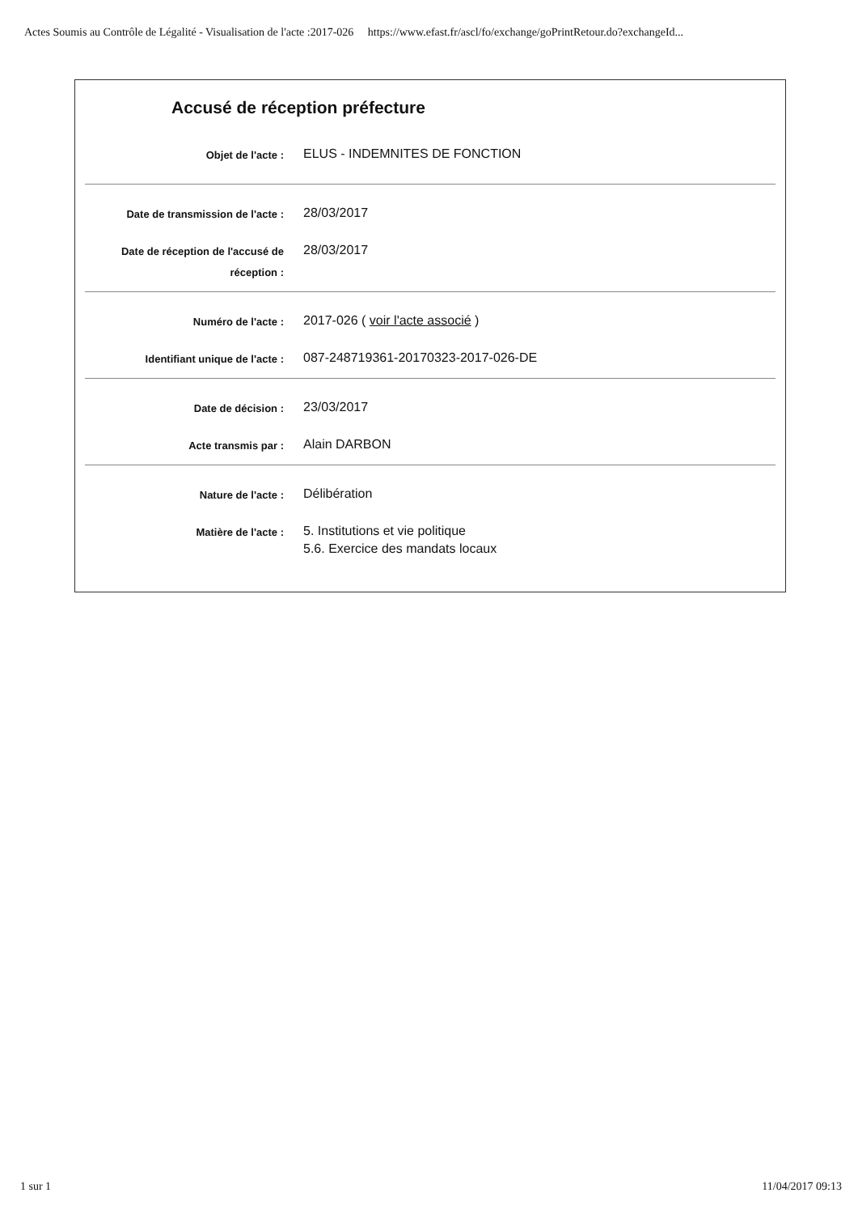Actes Soumis au Contrôle de Légalité - Visualisation de l'acte :2017-026 https://www.efast.fr/ascl/fo/exchange/goPrintRetour.do?exchangeId...
Accusé de réception préfecture
| Objet de l'acte : | ELUS - INDEMNITES DE FONCTION |
| Date de transmission de l'acte : | 28/03/2017 |
| Date de réception de l'accusé de réception : | 28/03/2017 |
| Numéro de l'acte : | 2017-026 ( voir l'acte associé ) |
| Identifiant unique de l'acte : | 087-248719361-20170323-2017-026-DE |
| Date de décision : | 23/03/2017 |
| Acte transmis par : | Alain DARBON |
| Nature de l'acte : | Délibération |
| Matière de l'acte : | 5. Institutions et vie politique 5.6. Exercice des mandats locaux |
1 sur 1 11/04/2017 09:13